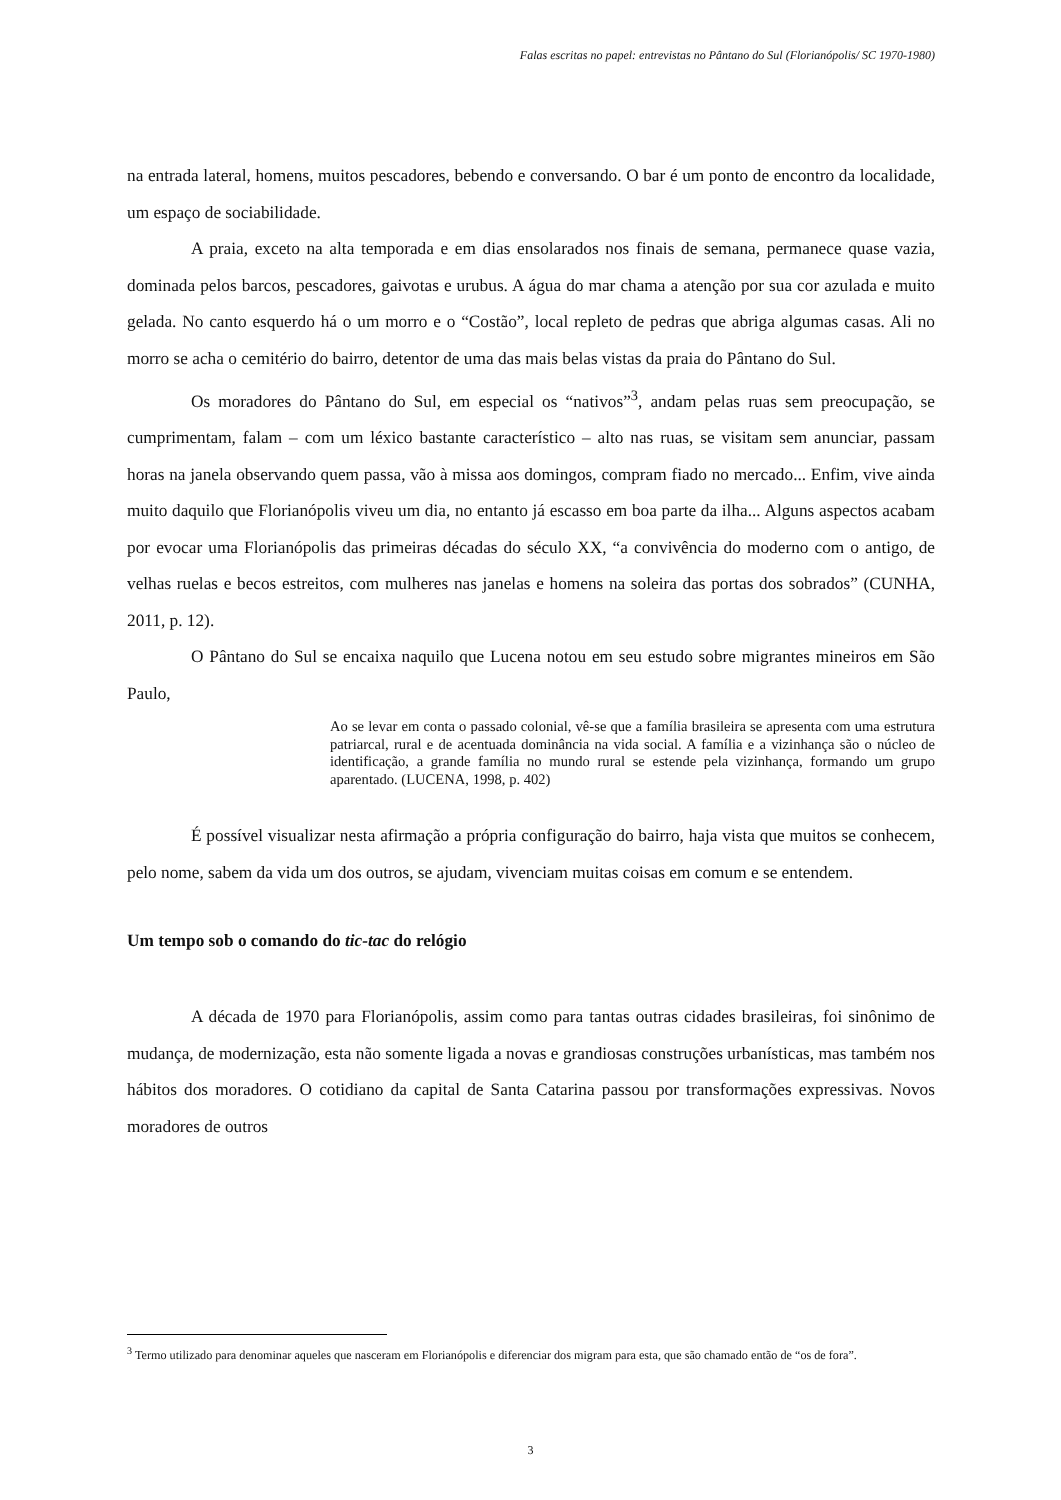Falas escritas no papel: entrevistas no Pântano do Sul (Florianópolis/ SC 1970-1980)
na entrada lateral, homens, muitos pescadores, bebendo e conversando. O bar é um ponto de encontro da localidade, um espaço de sociabilidade.
A praia, exceto na alta temporada e em dias ensolarados nos finais de semana, permanece quase vazia, dominada pelos barcos, pescadores, gaivotas e urubus. A água do mar chama a atenção por sua cor azulada e muito gelada. No canto esquerdo há o um morro e o “Costão”, local repleto de pedras que abriga algumas casas. Ali no morro se acha o cemitério do bairro, detentor de uma das mais belas vistas da praia do Pântano do Sul.
Os moradores do Pântano do Sul, em especial os “nativos”<sup>3</sup>, andam pelas ruas sem preocupação, se cumprimentam, falam – com um léxico bastante característico – alto nas ruas, se visitam sem anunciar, passam horas na janela observando quem passa, vão à missa aos domingos, compram fiado no mercado... Enfim, vive ainda muito daquilo que Florianópolis viveu um dia, no entanto já escasso em boa parte da ilha... Alguns aspectos acabam por evocar uma Florianópolis das primeiras décadas do século XX, “a convivência do moderno com o antigo, de velhas ruelas e becos estreitos, com mulheres nas janelas e homens na soleira das portas dos sobrados” (CUNHA, 2011, p. 12).
O Pântano do Sul se encaixa naquilo que Lucena notou em seu estudo sobre migrantes mineiros em São Paulo,
Ao se levar em conta o passado colonial, vê-se que a família brasileira se apresenta com uma estrutura patriarcal, rural e de acentuada dominância na vida social. A família e a vizinhança são o núcleo de identificação, a grande família no mundo rural se estende pela vizinhança, formando um grupo aparentado. (LUCENA, 1998, p. 402)
É possível visualizar nesta afirmação a própria configuração do bairro, haja vista que muitos se conhecem, pelo nome, sabem da vida um dos outros, se ajudam, vivenciam muitas coisas em comum e se entendem.
Um tempo sob o comando do tic-tac do relógio
A década de 1970 para Florianópolis, assim como para tantas outras cidades brasileiras, foi sinônimo de mudança, de modernização, esta não somente ligada a novas e grandiosas construções urbanísticas, mas também nos hábitos dos moradores. O cotidiano da capital de Santa Catarina passou por transformações expressivas. Novos moradores de outros
<sup>3</sup> Termo utilizado para denominar aqueles que nasceram em Florianópolis e diferenciar dos migram para esta, que são chamado então de “os de fora”.
3